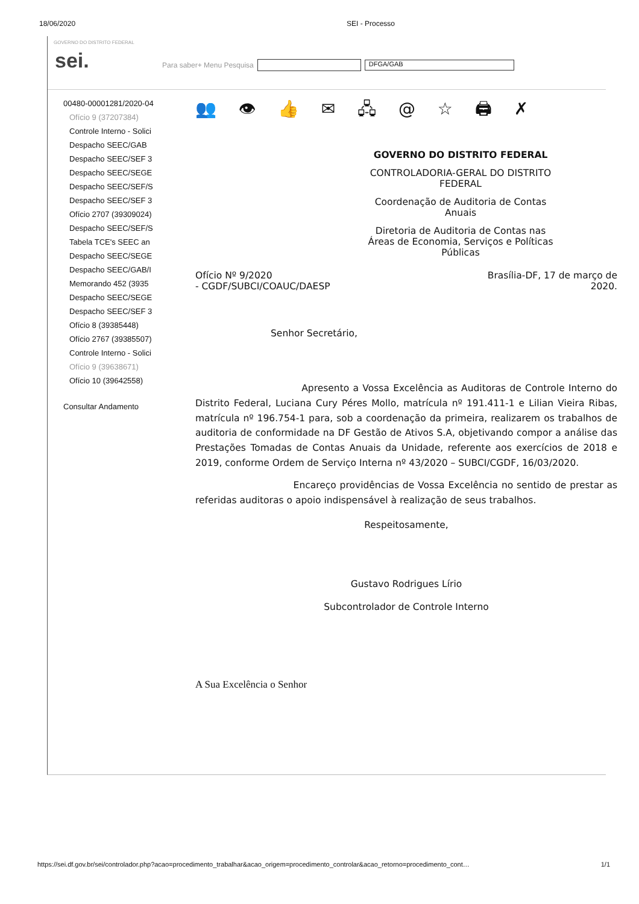18/06/2020 SEI - Processo
GOVERNO DO DISTRITO FEDERAL
sei.
Para saber+ Menu Pesquisa DFGA/GAB
00480-00001281/2020-04
Ofício 9 (37207384)
Controle Interno - Solici
Despacho SEEC/GAB
Despacho SEEC/SEF 3
Despacho SEEC/SEGE
Despacho SEEC/SEF/S
Despacho SEEC/SEF 3
Ofício 2707 (39309024)
Despacho SEEC/SEF/S
Tabela TCE's SEEC an
Despacho SEEC/SEGE
Despacho SEEC/GAB/I
Memorando 452 (3935
Despacho SEEC/SEGE
Despacho SEEC/SEF 3
Ofício 8 (39385448)
Ofício 2767 (39385507)
Controle Interno - Solici
Ofício 9 (39638671)
Ofício 10 (39642558)
Consultar Andamento
👥 👁 👍 ✉ 🖧 @ ☆ 🖨 ✗
GOVERNO DO DISTRITO FEDERAL
CONTROLADORIA-GERAL DO DISTRITO
FEDERAL
Coordenação de Auditoria de Contas
Anuais
Diretoria de Auditoria de Contas nas
Áreas de Economia, Serviços e Políticas
Públicas
Ofício Nº 9/2020
- CGDF/SUBCI/COAUC/DAESP Brasília-DF, 17 de março de
2020.
Senhor Secretário,
Apresento a Vossa Excelência as Auditoras de Controle Interno do Distrito Federal, Luciana Cury Péres Mollo, matrícula nº 191.411-1 e Lilian Vieira Ribas, matrícula nº 196.754-1 para, sob a coordenação da primeira, realizarem os trabalhos de auditoria de conformidade na DF Gestão de Ativos S.A, objetivando compor a análise das Prestações Tomadas de Contas Anuais da Unidade, referente aos exercícios de 2018 e 2019, conforme Ordem de Serviço Interna nº 43/2020 – SUBCI/CGDF, 16/03/2020.
Encareço providências de Vossa Excelência no sentido de prestar as referidas auditoras o apoio indispensável à realização de seus trabalhos.
Respeitosamente,
Gustavo Rodrigues Lírio
Subcontrolador de Controle Interno
A Sua Excelência o Senhor
https://sei.df.gov.br/sei/controlador.php?acao=procedimento_trabalhar&acao_origem=procedimento_controlar&acao_retorno=procedimento_cont… 1/1